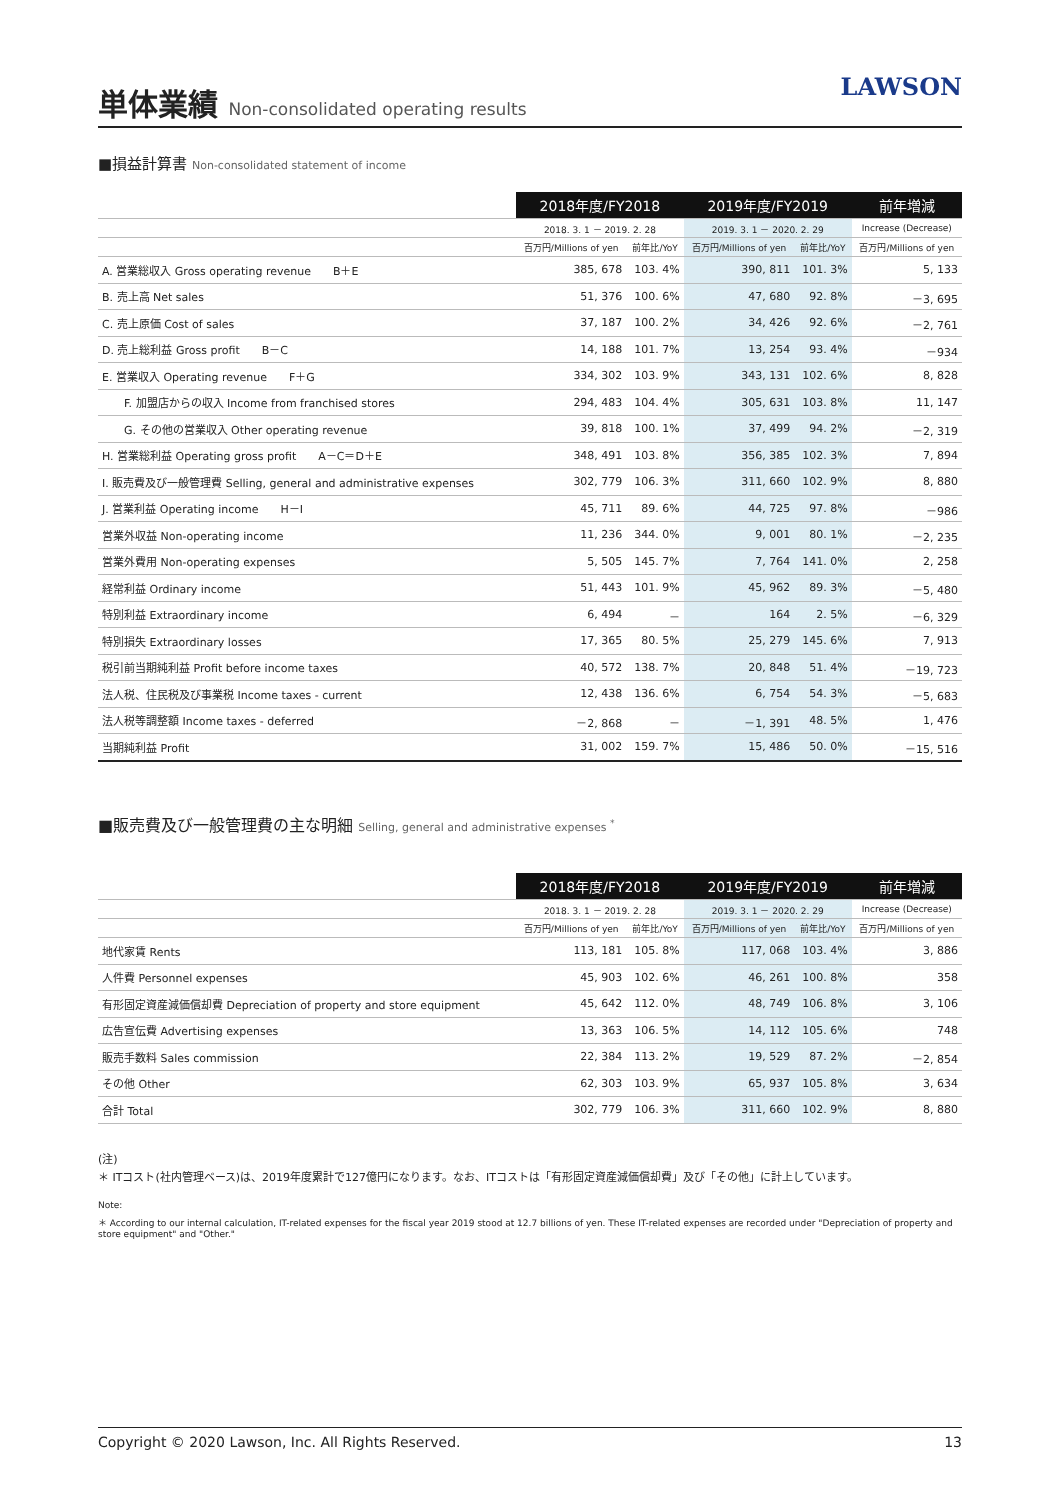単体業績 Non-consolidated operating results
LAWSON
■損益計算書 Non-consolidated statement of income
| | 2018年度/FY2018 | | 2019年度/FY2019 | | 前年増減 |
| --- | --- | --- | --- | --- | --- |
| | 2018. 3. 1 － 2019. 2. 28 | | 2019. 3. 1 － 2020. 2. 29 | | Increase (Decrease) |
| | 百万円/Millions of yen | 前年比/YoY | 百万円/Millions of yen | 前年比/YoY | 百万円/Millions of yen |
| A. 営業総収入 Gross operating revenue B＋E | 385, 678 | 103. 4% | 390, 811 | 101. 3% | 5, 133 |
| B. 売上高 Net sales | 51, 376 | 100. 6% | 47, 680 | 92. 8% | －3, 695 |
| C. 売上原価 Cost of sales | 37, 187 | 100. 2% | 34, 426 | 92. 6% | －2, 761 |
| D. 売上総利益 Gross profit B－C | 14, 188 | 101. 7% | 13, 254 | 93. 4% | －934 |
| E. 営業収入 Operating revenue F＋G | 334, 302 | 103. 9% | 343, 131 | 102. 6% | 8, 828 |
| F. 加盟店からの収入 Income from franchised stores | 294, 483 | 104. 4% | 305, 631 | 103. 8% | 11, 147 |
| G. その他の営業収入 Other operating revenue | 39, 818 | 100. 1% | 37, 499 | 94. 2% | －2, 319 |
| H. 営業総利益 Operating gross profit A－C＝D＋E | 348, 491 | 103. 8% | 356, 385 | 102. 3% | 7, 894 |
| I. 販売費及び一般管理費 Selling, general and administrative expenses | 302, 779 | 106. 3% | 311, 660 | 102. 9% | 8, 880 |
| J. 営業利益 Operating income H－I | 45, 711 | 89. 6% | 44, 725 | 97. 8% | －986 |
| 営業外収益 Non-operating income | 11, 236 | 344. 0% | 9, 001 | 80. 1% | －2, 235 |
| 営業外費用 Non-operating expenses | 5, 505 | 145. 7% | 7, 764 | 141. 0% | 2, 258 |
| 経常利益 Ordinary income | 51, 443 | 101. 9% | 45, 962 | 89. 3% | －5, 480 |
| 特別利益 Extraordinary income | 6, 494 | － | 164 | 2. 5% | －6, 329 |
| 特別損失 Extraordinary losses | 17, 365 | 80. 5% | 25, 279 | 145. 6% | 7, 913 |
| 税引前当期純利益 Profit before income taxes | 40, 572 | 138. 7% | 20, 848 | 51. 4% | －19, 723 |
| 法人税、住民税及び事業税 Income taxes - current | 12, 438 | 136. 6% | 6, 754 | 54. 3% | －5, 683 |
| 法人税等調整額 Income taxes - deferred | －2, 868 | － | －1, 391 | 48. 5% | 1, 476 |
| 当期純利益 Profit | 31, 002 | 159. 7% | 15, 486 | 50. 0% | －15, 516 |
■販売費及び一般管理費の主な明細 Selling, general and administrative expenses <sup>*</sup>
| | 2018年度/FY2018 | | 2019年度/FY2019 | | 前年増減 |
| --- | --- | --- | --- | --- | --- |
| | 2018. 3. 1 － 2019. 2. 28 | | 2019. 3. 1 － 2020. 2. 29 | | Increase (Decrease) |
| | 百万円/Millions of yen | 前年比/YoY | 百万円/Millions of yen | 前年比/YoY | 百万円/Millions of yen |
| 地代家賃 Rents | 113, 181 | 105. 8% | 117, 068 | 103. 4% | 3, 886 |
| 人件費 Personnel expenses | 45, 903 | 102. 6% | 46, 261 | 100. 8% | 358 |
| 有形固定資産減価償却費 Depreciation of property and store equipment | 45, 642 | 112. 0% | 48, 749 | 106. 8% | 3, 106 |
| 広告宣伝費 Advertising expenses | 13, 363 | 106. 5% | 14, 112 | 105. 6% | 748 |
| 販売手数料 Sales commission | 22, 384 | 113. 2% | 19, 529 | 87. 2% | －2, 854 |
| その他 Other | 62, 303 | 103. 9% | 65, 937 | 105. 8% | 3, 634 |
| 合計 Total | 302, 779 | 106. 3% | 311, 660 | 102. 9% | 8, 880 |
(注)
＊ ITコスト(社内管理ベース)は、2019年度累計で127億円になります。なお、ITコストは「有形固定資産減価償却費」及び「その他」に計上しています。
Note:
＊ According to our internal calculation, IT-related expenses for the fiscal year 2019 stood at 12.7 billions of yen. These IT-related expenses are recorded under "Depreciation of property and store equipment" and "Other."
Copyright © 2020 Lawson, Inc. All Rights Reserved. 13